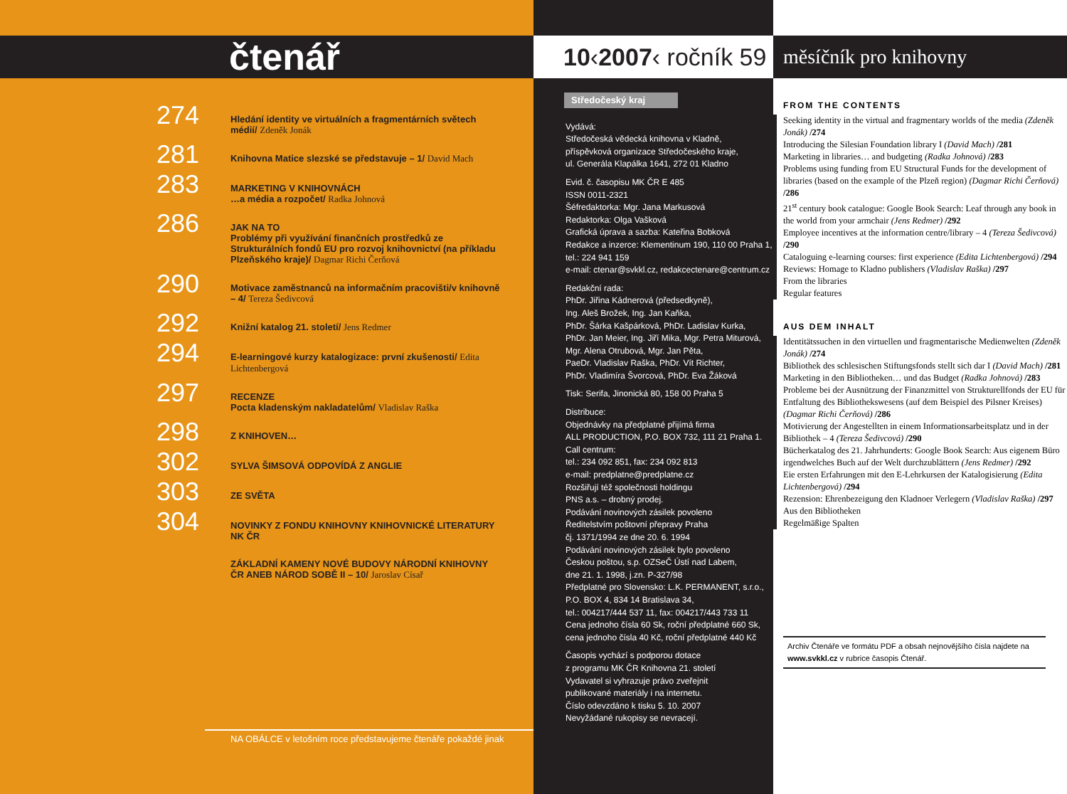čtenář
274
Hledání identity ve virtuálních a fragmentárních světech médií/ Zdeněk Jonák
281
Knihovna Matice slezské se představuje – 1/ David Mach
283
MARKETING V KNIHOVNÁCH
…a média a rozpočet/ Radka Johnová
286
JAK NA TO
Problémy při využívání finančních prostředků ze Strukturálních fondů EU pro rozvoj knihovnictví (na příkladu Plzeňského kraje)/ Dagmar Richi Čerňová
290
Motivace zaměstnanců na informačním pracovišti/v knihovně – 4/ Tereza Šedivcová
292
Knižní katalog 21. století/ Jens Redmer
294
E-learningové kurzy katalogizace: první zkušenosti/ Edita Lichtenbergová
297
RECENZE
Pocta kladenským nakladatelům/ Vladislav Raška
298
Z KNIHOVEN…
302
SYLVA ŠIMSOVÁ ODPOVÍDÁ Z ANGLIE
303
ZE SVĚTA
304
NOVINKY Z FONDU KNIHOVNY KNIHOVNICKÉ LITERATURY NK ČR
ZÁKLADNÍ KAMENY NOVÉ BUDOVY NÁRODNÍ KNIHOVNY ČR ANEB NÁROD SOBĚ II – 10/ Jaroslav Císař
NA OBÁLCE v letošním roce představujeme čtenáře pokaždé jinak
10‹2007‹ ročník 59
Středočeský kraj
Vydává:
Středočeská vědecká knihovna v Kladně,
příspěvková organizace Středočeského kraje,
ul. Generála Klapálka 1641, 272 01 Kladno
Evid. č. časopisu MK ČR E 485
ISSN 0011-2321
Šéfredaktorka: Mgr. Jana Markusová
Redaktorka: Olga Vašková
Grafická úprava a sazba: Kateřina Bobková
Redakce a inzerce: Klementinum 190, 110 00 Praha 1,
tel.: 224 941 159
e-mail: ctenar@svkkl.cz, redakcectenare@centrum.cz
Redakční rada:
PhDr. Jiřina Kádnerová (předsedkyně),
Ing. Aleš Brožek, Ing. Jan Kaňka,
PhDr. Šárka Kašpárková, PhDr. Ladislav Kurka,
PhDr. Jan Meier, Ing. Jiří Mika, Mgr. Petra Miturová,
Mgr. Alena Otrubová, Mgr. Jan Pěta,
PaeDr. Vladislav Raška, PhDr. Vít Richter,
PhDr. Vladimíra Švorcová, PhDr. Eva Žáková
Tisk: Serifa, Jinonická 80, 158 00 Praha 5
Distribuce:
Objednávky na předplatné přijímá firma
ALL PRODUCTION, P.O. BOX 732, 111 21 Praha 1.
Call centrum:
tel.: 234 092 851, fax: 234 092 813
e-mail: predplatne@predplatne.cz
Rozšiřují též společnosti holdingu
PNS a.s. – drobný prodej.
Podávání novinových zásilek povoleno
Ředitelstvím poštovní přepravy Praha
čj. 1371/1994 ze dne 20. 6. 1994
Podávání novinových zásilek bylo povoleno
Českou poštou, s.p. OZSeČ Ústí nad Labem,
dne 21. 1. 1998, j.zn. P-327/98
Předplatné pro Slovensko: L.K. PERMANENT, s.r.o.,
P.O. BOX 4, 834 14 Bratislava 34,
tel.: 004217/444 537 11, fax: 004217/443 733 11
Cena jednoho čísla 60 Sk, roční předplatné 660 Sk,
cena jednoho čísla 40 Kč, roční předplatné 440 Kč
Časopis vychází s podporou dotace
z programu MK ČR Knihovna 21. století
Vydavatel si vyhrazuje právo zveřejnit
publikované materiály i na internetu.
Číslo odevzdáno k tisku 5. 10. 2007
Nevyžádané rukopisy se nevracejí.
měsíčník pro knihovny
FROM THE CONTENTS
Seeking identity in the virtual and fragmentary worlds of the media (Zdeněk Jonák) /274
Introducing the Silesian Foundation library I (David Mach) /281
Marketing in libraries… and budgeting (Radka Johnová) /283
Problems using funding from EU Structural Funds for the development of libraries (based on the example of the Plzeň region) (Dagmar Richi Čerňová) /286
21<sup>st</sup> century book catalogue: Google Book Search: Leaf through any book in the world from your armchair (Jens Redmer) /292
Employee incentives at the information centre/library – 4 (Tereza Šedivcová) /290
Cataloguing e-learning courses: first experience (Edita Lichtenbergová) /294
Reviews: Homage to Kladno publishers (Vladislav Raška) /297
From the libraries
Regular features
AUS DEM INHALT
Identitätssuchen in den virtuellen und fragmentarische Medienwelten (Zdeněk Jonák) /274
Bibliothek des schlesischen Stiftungsfonds stellt sich dar I (David Mach) /281
Marketing in den Bibliotheken… und das Budget (Radka Johnová) /283
Probleme bei der Ausnützung der Finanzmittel von Strukturellfonds der EU für Entfaltung des Bibliothekswesens (auf dem Beispiel des Pilsner Kreises) (Dagmar Richi Čerňová) /286
Motivierung der Angestellten in einem Informationsarbeitsplatz und in der Bibliothek – 4 (Tereza Šedivcová) /290
Bücherkatalog des 21. Jahrhunderts: Google Book Search: Aus eigenem Büro irgendwelches Buch auf der Welt durchzublättern (Jens Redmer) /292
Eie ersten Erfahrungen mit den E-Lehrkursen der Katalogisierung (Edita Lichtenbergová) /294
Rezension: Ehrenbezeigung den Kladnoer Verlegern (Vladislav Raška) /297
Aus den Bibliotheken
Regelmäßige Spalten
Archiv Čtenáře ve formátu PDF a obsah nejnovějšího čísla najdete na www.svkkl.cz v rubrice časopis Čtenář.